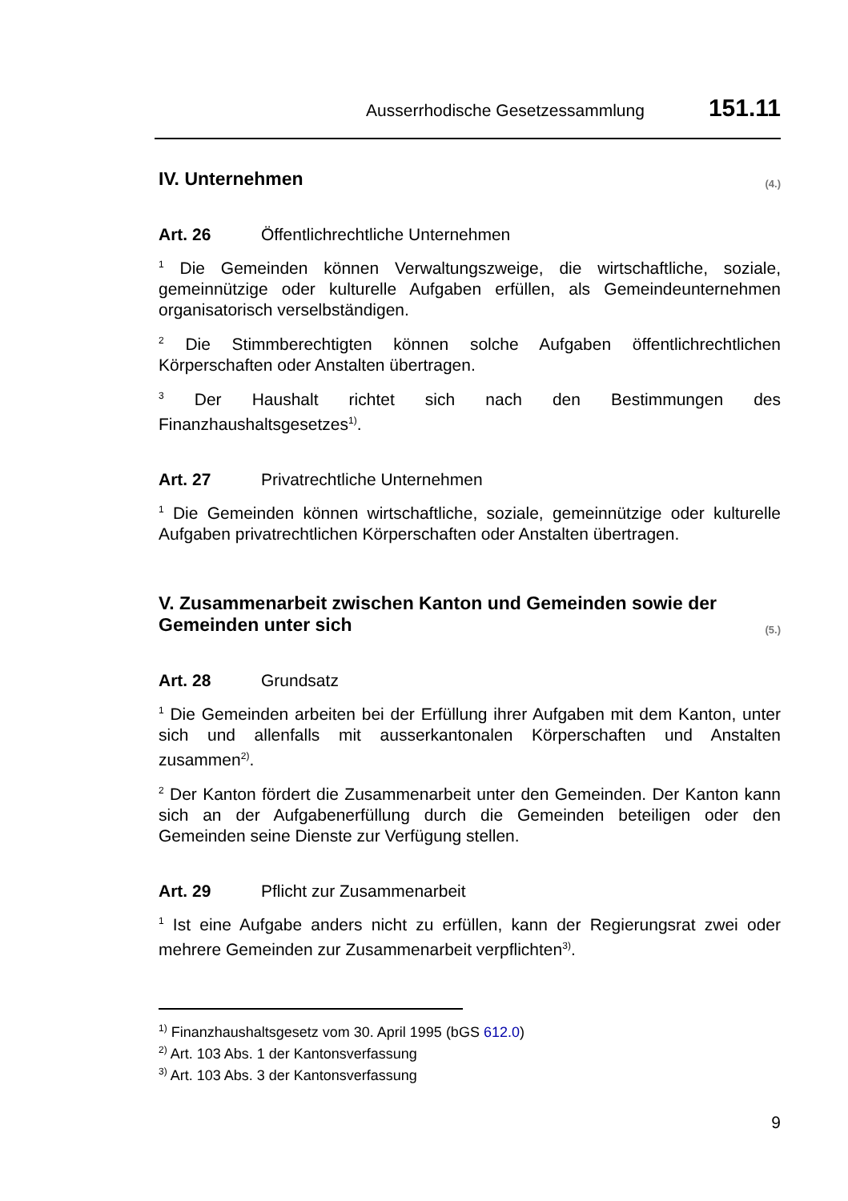Ausserrhodische Gesetzessammlung 151.11
IV. Unternehmen (4.)
Art. 26 Öffentlichrechtliche Unternehmen
<sup>1</sup> Die Gemeinden können Verwaltungszweige, die wirtschaftliche, soziale, gemeinnützige oder kulturelle Aufgaben erfüllen, als Gemeindeunternehmen organisatorisch verselbständigen.
<sup>2</sup> Die Stimmberechtigten können solche Aufgaben öffentlichrechtlichen Körperschaften oder Anstalten übertragen.
<sup>3</sup> Der Haushalt richtet sich nach den Bestimmungen des Finanzhaushaltsgesetzes<sup>1)</sup>.
Art. 27 Privatrechtliche Unternehmen
<sup>1</sup> Die Gemeinden können wirtschaftliche, soziale, gemeinnützige oder kulturelle Aufgaben privatrechtlichen Körperschaften oder Anstalten übertragen.
V. Zusammenarbeit zwischen Kanton und Gemeinden sowie der Gemeinden unter sich (5.)
Art. 28 Grundsatz
<sup>1</sup> Die Gemeinden arbeiten bei der Erfüllung ihrer Aufgaben mit dem Kanton, unter sich und allenfalls mit ausserkantonalen Körperschaften und Anstalten zusammen<sup>2)</sup>.
<sup>2</sup> Der Kanton fördert die Zusammenarbeit unter den Gemeinden. Der Kanton kann sich an der Aufgabenerfüllung durch die Gemeinden beteiligen oder den Gemeinden seine Dienste zur Verfügung stellen.
Art. 29 Pflicht zur Zusammenarbeit
<sup>1</sup> Ist eine Aufgabe anders nicht zu erfüllen, kann der Regierungsrat zwei oder mehrere Gemeinden zur Zusammenarbeit verpflichten<sup>3)</sup>.
<sup>1)</sup> Finanzhaushaltsgesetz vom 30. April 1995 (bGS 612.0)
<sup>2)</sup> Art. 103 Abs. 1 der Kantonsverfassung
<sup>3)</sup> Art. 103 Abs. 3 der Kantonsverfassung
9